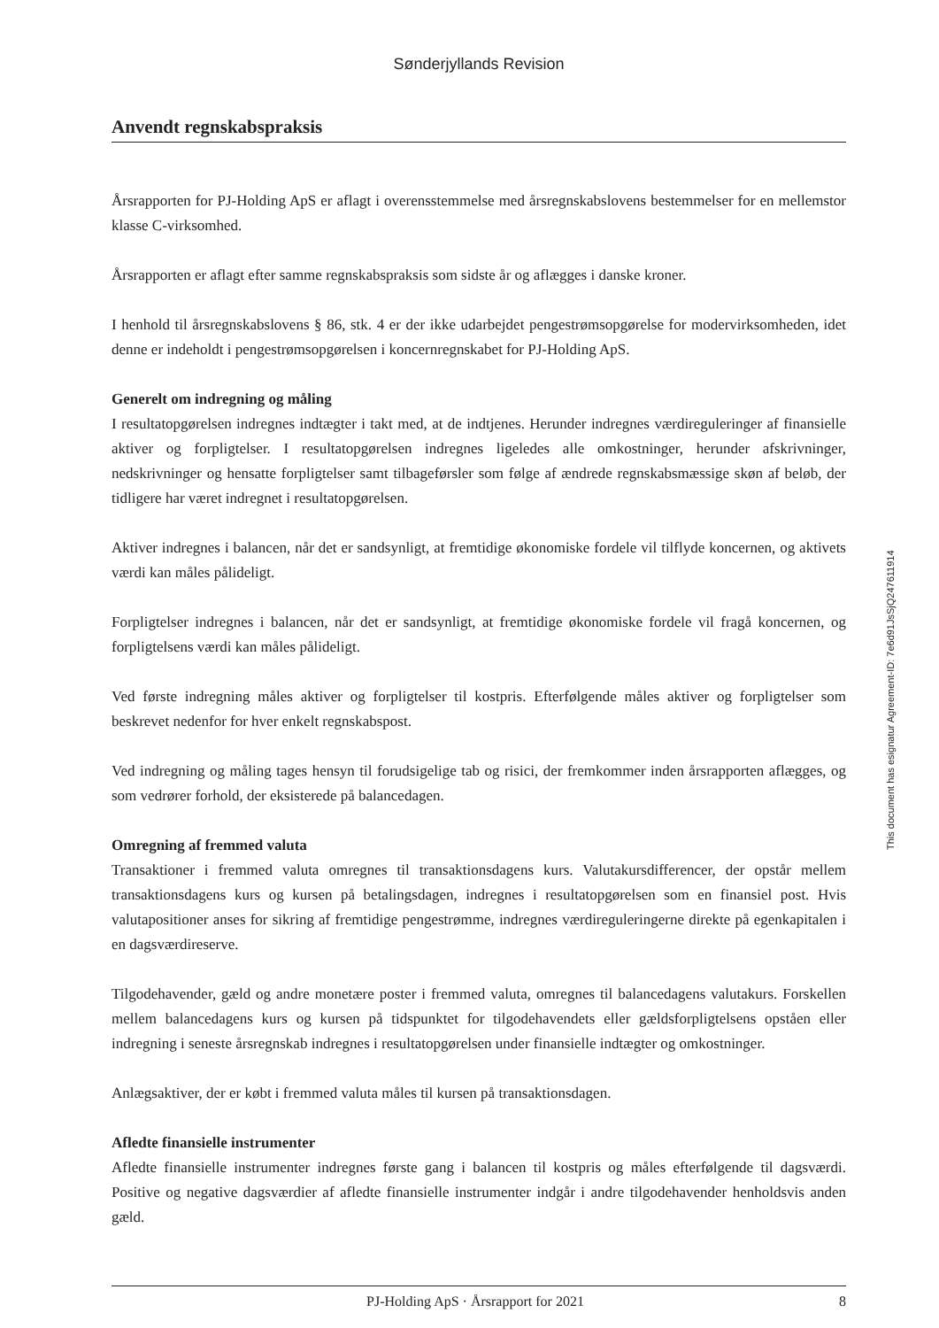Sønderjyllands Revision
Anvendt regnskabspraksis
Årsrapporten for PJ-Holding ApS er aflagt i overensstemmelse med årsregnskabslovens bestemmelser for en mellemstor klasse C-virksomhed.
Årsrapporten er aflagt efter samme regnskabspraksis som sidste år og aflægges i danske kroner.
I henhold til årsregnskabslovens § 86, stk. 4 er der ikke udarbejdet pengestrømsopgørelse for modervirksomheden, idet denne er indeholdt i pengestrømsopgørelsen i koncernregnskabet for PJ-Holding ApS.
Generelt om indregning og måling
I resultatopgørelsen indregnes indtægter i takt med, at de indtjenes. Herunder indregnes værdireguleringer af finansielle aktiver og forpligtelser. I resultatopgørelsen indregnes ligeledes alle omkostninger, herunder afskrivninger, nedskrivninger og hensatte forpligtelser samt tilbageførsler som følge af ændrede regnskabsmæssige skøn af beløb, der tidligere har været indregnet i resultatopgørelsen.
Aktiver indregnes i balancen, når det er sandsynligt, at fremtidige økonomiske fordele vil tilflyde koncernen, og aktivets værdi kan måles pålideligt.
Forpligtelser indregnes i balancen, når det er sandsynligt, at fremtidige økonomiske fordele vil fragå koncernen, og forpligtelsens værdi kan måles pålideligt.
Ved første indregning måles aktiver og forpligtelser til kostpris. Efterfølgende måles aktiver og forpligtelser som beskrevet nedenfor for hver enkelt regnskabspost.
Ved indregning og måling tages hensyn til forudsigelige tab og risici, der fremkommer inden årsrapporten aflægges, og som vedrører forhold, der eksisterede på balancedagen.
Omregning af fremmed valuta
Transaktioner i fremmed valuta omregnes til transaktionsdagens kurs. Valutakursdifferencer, der opstår mellem transaktionsdagens kurs og kursen på betalingsdagen, indregnes i resultatopgørelsen som en finansiel post. Hvis valutapositioner anses for sikring af fremtidige pengestrømme, indregnes værdireguleringerne direkte på egenkapitalen i en dagsværdireserve.
Tilgodehavender, gæld og andre monetære poster i fremmed valuta, omregnes til balancedagens valutakurs. Forskellen mellem balancedagens kurs og kursen på tidspunktet for tilgodehavendets eller gældsforpligtelsens opståen eller indregning i seneste årsregnskab indregnes i resultatopgørelsen under finansielle indtægter og omkostninger.
Anlægsaktiver, der er købt i fremmed valuta måles til kursen på transaktionsdagen.
Afledte finansielle instrumenter
Afledte finansielle instrumenter indregnes første gang i balancen til kostpris og måles efterfølgende til dagsværdi. Positive og negative dagsværdier af afledte finansielle instrumenter indgår i andre tilgodehavender henholdsvis anden gæld.
This document has esignatur Agreement-ID: 7e6d91JsSjQ247611914
PJ-Holding ApS · Årsrapport for 2021 8